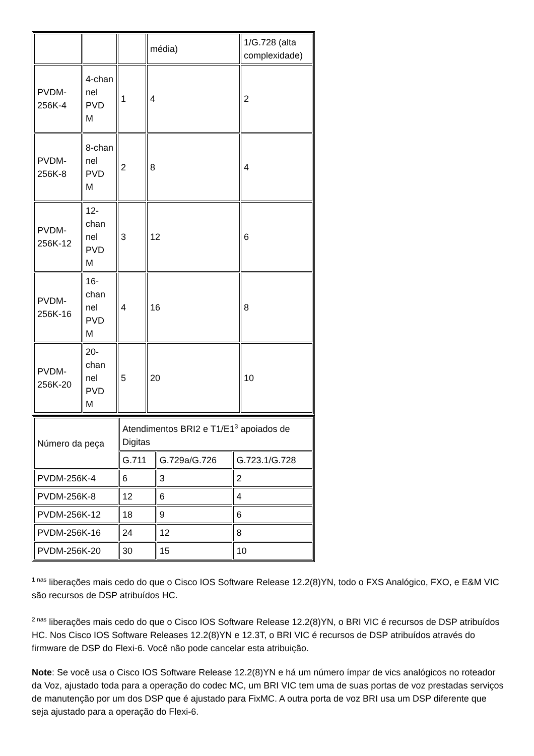| | | | média) | 1/G.728 (alta complexidade) |
| PVDM-256K-4 | 4-chan nel PVD M | 1 | 4 | 2 |
| PVDM-256K-8 | 8-chan nel PVD M | 2 | 8 | 4 |
| PVDM-256K-12 | 12-chan nel PVD M | 3 | 12 | 6 |
| PVDM-256K-16 | 16-chan nel PVD M | 4 | 16 | 8 |
| PVDM-256K-20 | 20-chan nel PVD M | 5 | 20 | 10 |
| Número da peça | Atendimentos BRI2 e T1/E1<sup>3</sup> apoiados de Digitas | | |
| --- | --- | --- | --- |
| | G.711 | G.729a/G.726 | G.723.1/G.728 |
| PVDM-256K-4 | 6 | 3 | 2 |
| PVDM-256K-8 | 12 | 6 | 4 |
| PVDM-256K-12 | 18 | 9 | 6 |
| PVDM-256K-16 | 24 | 12 | 8 |
| PVDM-256K-20 | 30 | 15 | 10 |
<sup>1 nas</sup> liberações mais cedo do que o Cisco IOS Software Release 12.2(8)YN, todo o FXS Analógico, FXO, e E&M VIC são recursos de DSP atribuídos HC.
<sup>2 nas</sup> liberações mais cedo do que o Cisco IOS Software Release 12.2(8)YN, o BRI VIC é recursos de DSP atribuídos HC. Nos Cisco IOS Software Releases 12.2(8)YN e 12.3T, o BRI VIC é recursos de DSP atribuídos através do firmware de DSP do Flexi-6. Você não pode cancelar esta atribuição.
Note: Se você usa o Cisco IOS Software Release 12.2(8)YN e há um número ímpar de vics analógicos no roteador da Voz, ajustado toda para a operação do codec MC, um BRI VIC tem uma de suas portas de voz prestadas serviços de manutenção por um dos DSP que é ajustado para FixMC. A outra porta de voz BRI usa um DSP diferente que seja ajustado para a operação do Flexi-6.